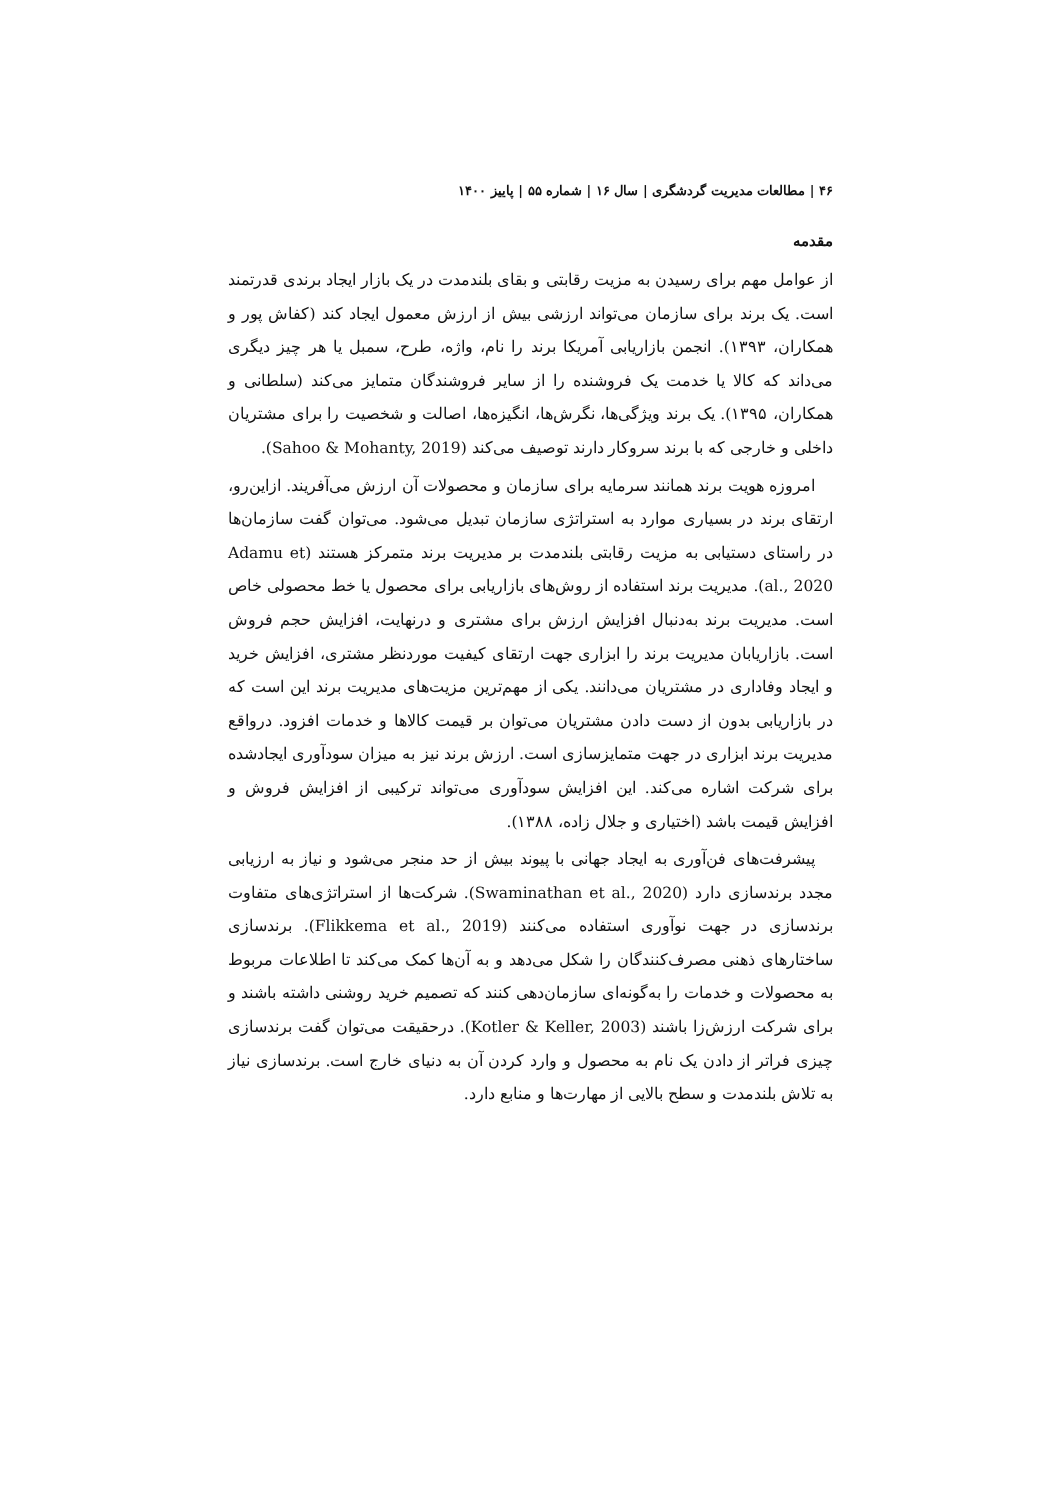۴۶ | مطالعات مدیریت گردشگری | سال ۱۶ | شماره ۵۵ | پاییز ۱۴۰۰
مقدمه
از عوامل مهم برای رسیدن به مزیت رقابتی و بقای بلندمدت در یک بازار ایجاد برندی قدرتمند است. یک برند برای سازمان می‌تواند ارزشی بیش از ارزش معمول ایجاد کند (کفاش پور و همکاران، ۱۳۹۳). انجمن بازاریابی آمریکا برند را نام، واژه، طرح، سمبل یا هر چیز دیگری می‌داند که کالا یا خدمت یک فروشنده را از سایر فروشندگان متمایز می‌کند (سلطانی و همکاران، ۱۳۹۵). یک برند ویژگی‌ها، نگرش‌ها، انگیزه‌ها، اصالت و شخصیت را برای مشتریان داخلی و خارجی که با برند سروکار دارند توصیف می‌کند (Sahoo & Mohanty, 2019).
امروزه هویت برند همانند سرمایه برای سازمان و محصولات آن ارزش می‌آفریند. ازاین‌رو، ارتقای برند در بسیاری موارد به استراتژی سازمان تبدیل می‌شود. می‌توان گفت سازمان‌ها در راستای دستیابی به مزیت رقابتی بلندمدت بر مدیریت برند متمرکز هستند (Adamu et al., 2020). مدیریت برند استفاده از روش‌های بازاریابی برای محصول یا خط محصولی خاص است. مدیریت برند به‌دنبال افزایش ارزش برای مشتری و درنهایت، افزایش حجم فروش است. بازاریابان مدیریت برند را ابزاری جهت ارتقای کیفیت موردنظر مشتری، افزایش خرید و ایجاد وفاداری در مشتریان می‌دانند. یکی از مهم‌ترین مزیت‌های مدیریت برند این است که در بازاریابی بدون از دست دادن مشتریان می‌توان بر قیمت کالاها و خدمات افزود. درواقع مدیریت برند ابزاری در جهت متمایزسازی است. ارزش برند نیز به میزان سودآوری ایجادشده برای شرکت اشاره می‌کند. این افزایش سودآوری می‌تواند ترکیبی از افزایش فروش و افزایش قیمت باشد (اختیاری و جلال زاده، ۱۳۸۸).
پیشرفت‌های فن‌آوری به ایجاد جهانی با پیوند بیش از حد منجر می‌شود و نیاز به ارزیابی مجدد برندسازی دارد (Swaminathan et al., 2020). شرکت‌ها از استراتژی‌های متفاوت برندسازی در جهت نوآوری استفاده می‌کنند (Flikkema et al., 2019). برندسازی ساختارهای ذهنی مصرف‌کنندگان را شکل می‌دهد و به آن‌ها کمک می‌کند تا اطلاعات مربوط به محصولات و خدمات را به‌گونه‌ای سازمان‌دهی کنند که تصمیم خرید روشنی داشته باشند و برای شرکت ارزش‌زا باشند (Kotler & Keller, 2003). درحقیقت می‌توان گفت برندسازی چیزی فراتر از دادن یک نام به محصول و وارد کردن آن به دنیای خارج است. برندسازی نیاز به تلاش بلندمدت و سطح بالایی از مهارت‌ها و منابع دارد.